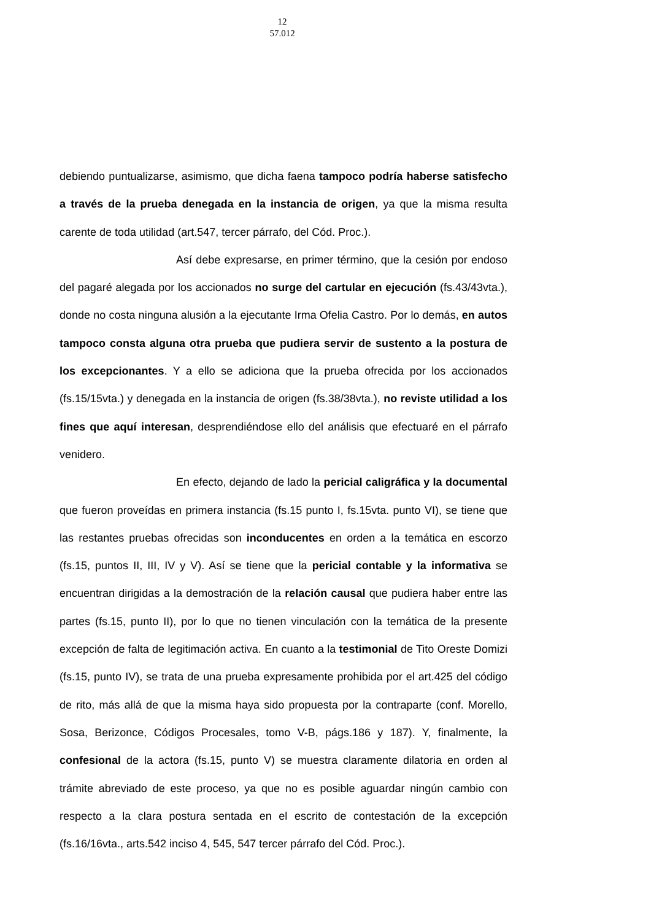12
57.012
debiendo puntualizarse, asimismo, que dicha faena tampoco podría haberse satisfecho a través de la prueba denegada en la instancia de origen, ya que la misma resulta carente de toda utilidad (art.547, tercer párrafo, del Cód. Proc.).
Así debe expresarse, en primer término, que la cesión por endoso del pagaré alegada por los accionados no surge del cartular en ejecución (fs.43/43vta.), donde no costa ninguna alusión a la ejecutante Irma Ofelia Castro. Por lo demás, en autos tampoco consta alguna otra prueba que pudiera servir de sustento a la postura de los excepcionantes. Y a ello se adiciona que la prueba ofrecida por los accionados (fs.15/15vta.) y denegada en la instancia de origen (fs.38/38vta.), no reviste utilidad a los fines que aquí interesan, desprendiéndose ello del análisis que efectuaré en el párrafo venidero.
En efecto, dejando de lado la pericial caligráfica y la documental que fueron proveídas en primera instancia (fs.15 punto I, fs.15vta. punto VI), se tiene que las restantes pruebas ofrecidas son inconducentes en orden a la temática en escorzo (fs.15, puntos II, III, IV y V). Así se tiene que la pericial contable y la informativa se encuentran dirigidas a la demostración de la relación causal que pudiera haber entre las partes (fs.15, punto II), por lo que no tienen vinculación con la temática de la presente excepción de falta de legitimación activa. En cuanto a la testimonial de Tito Oreste Domizi (fs.15, punto IV), se trata de una prueba expresamente prohibida por el art.425 del código de rito, más allá de que la misma haya sido propuesta por la contraparte (conf. Morello, Sosa, Berizonce, Códigos Procesales, tomo V-B, págs.186 y 187). Y, finalmente, la confesional de la actora (fs.15, punto V) se muestra claramente dilatoria en orden al trámite abreviado de este proceso, ya que no es posible aguardar ningún cambio con respecto a la clara postura sentada en el escrito de contestación de la excepción (fs.16/16vta., arts.542 inciso 4, 545, 547 tercer párrafo del Cód. Proc.).